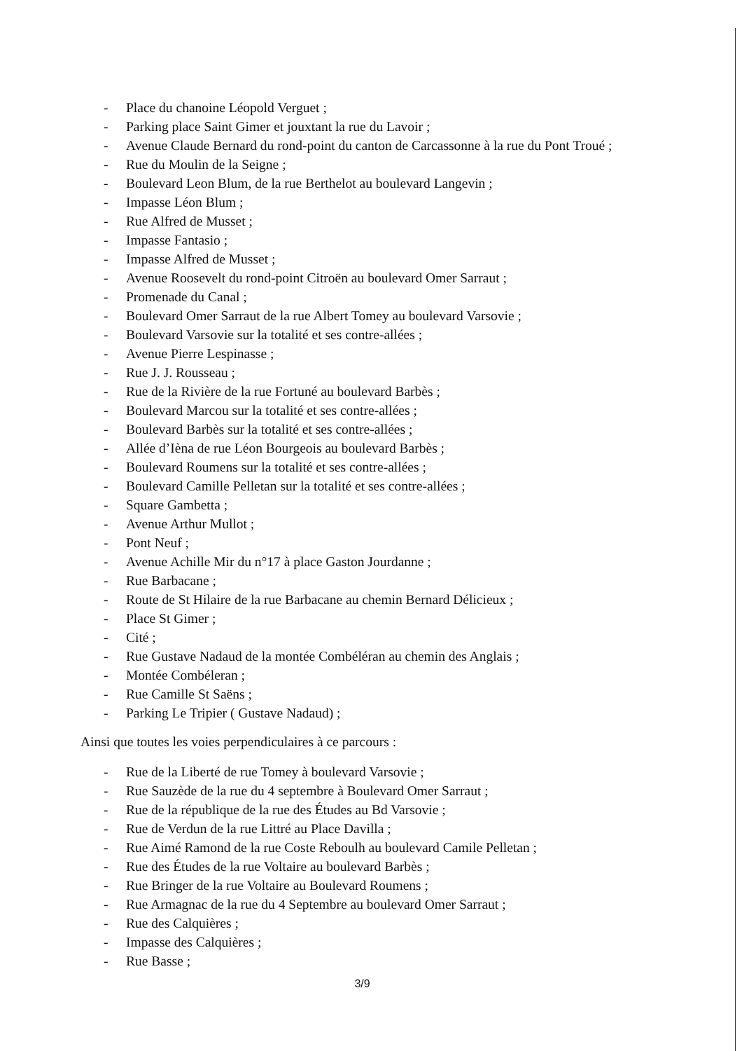- Place du chanoine Léopold Verguet ;
- Parking place Saint Gimer et jouxtant la rue du Lavoir ;
- Avenue Claude Bernard du rond-point du canton de Carcassonne à la rue du Pont Troué ;
- Rue du Moulin de la Seigne ;
- Boulevard Leon Blum, de la rue Berthelot au boulevard Langevin ;
- Impasse Léon Blum ;
- Rue Alfred de Musset ;
- Impasse Fantasio ;
- Impasse Alfred de Musset ;
- Avenue Roosevelt du rond-point Citroën au boulevard Omer Sarraut ;
- Promenade du Canal ;
- Boulevard Omer Sarraut de la rue Albert Tomey au boulevard Varsovie ;
- Boulevard Varsovie sur la totalité et ses contre-allées ;
- Avenue Pierre Lespinasse ;
- Rue J. J. Rousseau ;
- Rue de la Rivière de la rue Fortuné au boulevard Barbès ;
- Boulevard Marcou sur la totalité et ses contre-allées ;
- Boulevard Barbès sur la totalité et ses contre-allées ;
- Allée d’Ièna de rue Léon Bourgeois au boulevard Barbès ;
- Boulevard Roumens sur la totalité et ses contre-allées ;
- Boulevard Camille Pelletan sur la totalité et ses contre-allées ;
- Square Gambetta ;
- Avenue Arthur Mullot ;
- Pont Neuf ;
- Avenue Achille Mir du n°17 à place Gaston Jourdanne ;
- Rue Barbacane ;
- Route de St Hilaire de la rue Barbacane au chemin Bernard Délicieux ;
- Place St Gimer ;
- Cité ;
- Rue Gustave Nadaud de la montée Combéléran au chemin des Anglais ;
- Montée Combéleran ;
- Rue Camille St Saëns ;
- Parking Le Tripier ( Gustave Nadaud) ;
Ainsi que toutes les voies perpendiculaires à ce parcours :
- Rue de la Liberté de rue Tomey à boulevard Varsovie ;
- Rue Sauzède de la rue du 4 septembre à Boulevard Omer Sarraut ;
- Rue de la république de la rue des Études au Bd Varsovie ;
- Rue de Verdun de la rue Littré au Place Davilla ;
- Rue Aimé Ramond de la rue Coste Reboulh au boulevard Camile Pelletan ;
- Rue des Études de la rue Voltaire au boulevard Barbès ;
- Rue Bringer de la rue Voltaire au Boulevard Roumens ;
- Rue Armagnac de la rue du 4 Septembre au boulevard Omer Sarraut ;
- Rue des Calquières ;
- Impasse des Calquières ;
- Rue Basse ;
3/9